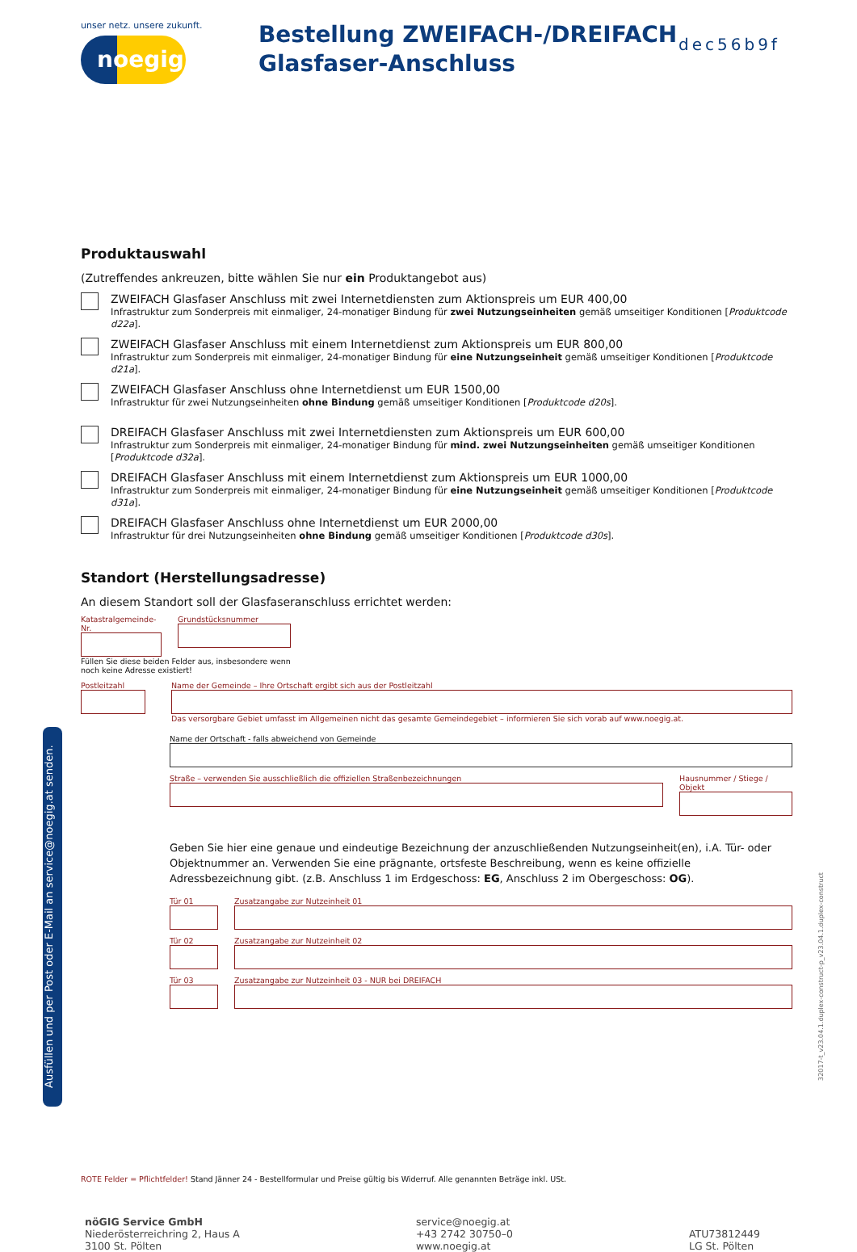unser netz. unsere zukunft.
noegig
Bestellung ZWEIFACH-/DREIFACH Glasfaser-Anschluss
dec56b9f
Produktauswahl
(Zutreffendes ankreuzen, bitte wählen Sie nur ein Produktangebot aus)
ZWEIFACH Glasfaser Anschluss mit zwei Internetdiensten zum Aktionspreis um EUR 400,00
Infrastruktur zum Sonderpreis mit einmaliger, 24-monatiger Bindung für zwei Nutzungseinheiten gemäß umseitiger Konditionen [Produktcode d22a].
ZWEIFACH Glasfaser Anschluss mit einem Internetdienst zum Aktionspreis um EUR 800,00
Infrastruktur zum Sonderpreis mit einmaliger, 24-monatiger Bindung für eine Nutzungseinheit gemäß umseitiger Konditionen [Produktcode d21a].
ZWEIFACH Glasfaser Anschluss ohne Internetdienst um EUR 1500,00
Infrastruktur für zwei Nutzungseinheiten ohne Bindung gemäß umseitiger Konditionen [Produktcode d20s].
DREIFACH Glasfaser Anschluss mit zwei Internetdiensten zum Aktionspreis um EUR 600,00
Infrastruktur zum Sonderpreis mit einmaliger, 24-monatiger Bindung für mind. zwei Nutzungseinheiten gemäß umseitiger Konditionen [Produktcode d32a].
DREIFACH Glasfaser Anschluss mit einem Internetdienst zum Aktionspreis um EUR 1000,00
Infrastruktur zum Sonderpreis mit einmaliger, 24-monatiger Bindung für eine Nutzungseinheit gemäß umseitiger Konditionen [Produktcode d31a].
DREIFACH Glasfaser Anschluss ohne Internetdienst um EUR 2000,00
Infrastruktur für drei Nutzungseinheiten ohne Bindung gemäß umseitiger Konditionen [Produktcode d30s].
Standort (Herstellungsadresse)
An diesem Standort soll der Glasfaseranschluss errichtet werden:
Katastralgemeinde-Nr.
Grundstücksnummer
Füllen Sie diese beiden Felder aus, insbesondere wenn noch keine Adresse existiert!
Postleitzahl
Name der Gemeinde – Ihre Ortschaft ergibt sich aus der Postleitzahl
Das versorgbare Gebiet umfasst im Allgemeinen nicht das gesamte Gemeindegebiet – informieren Sie sich vorab auf www.noegig.at.
Name der Ortschaft - falls abweichend von Gemeinde
Straße – verwenden Sie ausschließlich die offiziellen Straßenbezeichnungen
Hausnummer / Stiege / Objekt
Geben Sie hier eine genaue und eindeutige Bezeichnung der anzuschließenden Nutzungseinheit(en), i.A. Tür- oder Objektnummer an. Verwenden Sie eine prägnante, ortsfeste Beschreibung, wenn es keine offizielle Adressbezeichnung gibt. (z.B. Anschluss 1 im Erdgeschoss: EG, Anschluss 2 im Obergeschoss: OG).
Tür 01 Zusatzangabe zur Nutzeinheit 01
Tür 02 Zusatzangabe zur Nutzeinheit 02
Tür 03 Zusatzangabe zur Nutzeinheit 03 - NUR bei DREIFACH
ROTE Felder = Pflichtfelder! Stand Jänner 24 - Bestellformular und Preise gültig bis Widerruf. Alle genannten Beträge inkl. USt.
Ausfüllen und per Post oder E-Mail an service@noegig.at senden.
32017-t_v23.04.1.duplex-construct-p_v23.04.1.duplex-construct
nöGIG Service GmbH
Niederösterreichring 2, Haus A
3100 St. Pölten
service@noegig.at
+43 2742 30750–0
www.noegig.at
ATU73812449
LG St. Pölten